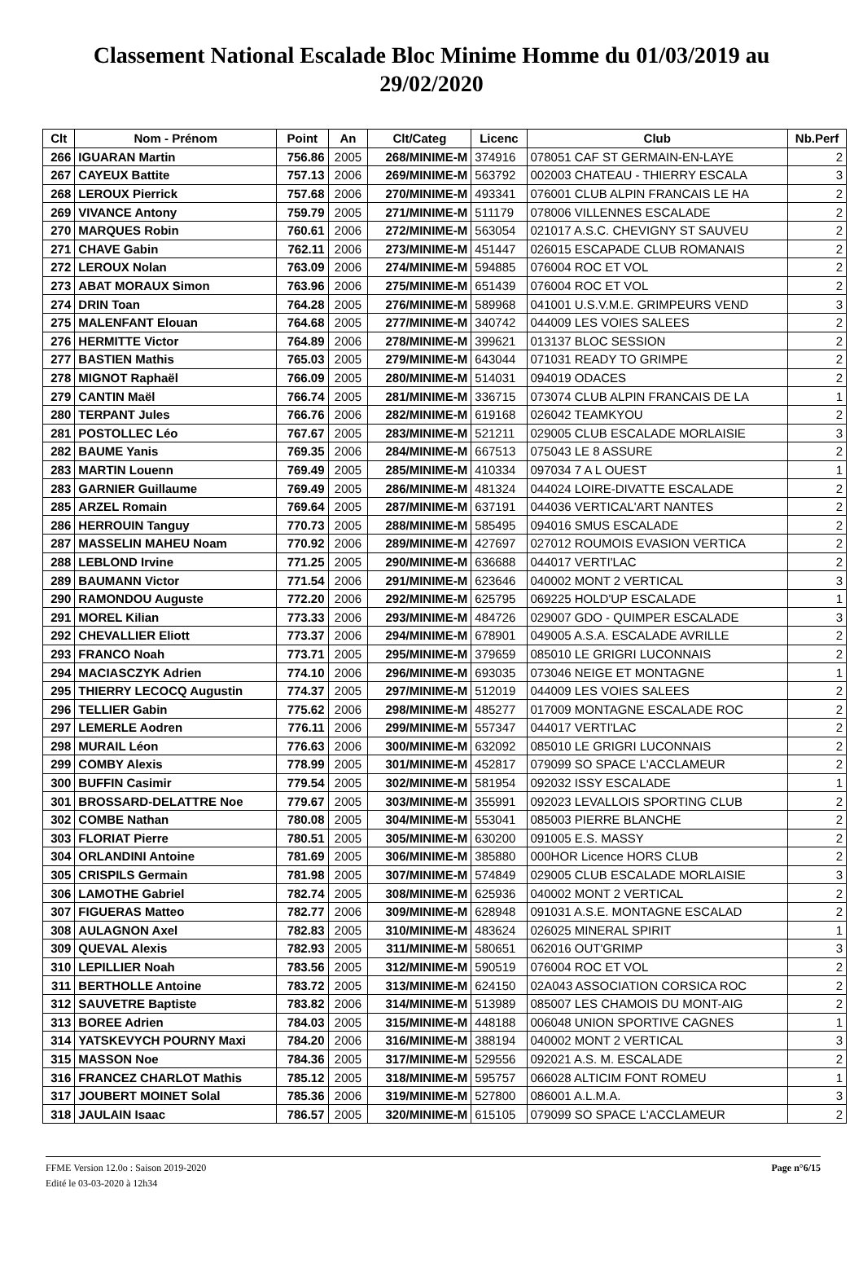Classement National Escalade Bloc Minime Homme du 01/03/2019 au 29/02/2020
| Clt | Nom - Prénom | Point | An | Clt/Categ | Licenc | Club | Nb.Perf |
| --- | --- | --- | --- | --- | --- | --- | --- |
| 266 | IGUARAN Martin | 756.86 | 2005 | 268/MINIME-M | 374916 | 078051 CAF ST GERMAIN-EN-LAYE | 2 |
| 267 | CAYEUX Battite | 757.13 | 2006 | 269/MINIME-M | 563792 | 002003 CHATEAU - THIERRY ESCALA | 3 |
| 268 | LEROUX Pierrick | 757.68 | 2006 | 270/MINIME-M | 493341 | 076001 CLUB ALPIN FRANCAIS LE HA | 2 |
| 269 | VIVANCE Antony | 759.79 | 2005 | 271/MINIME-M | 511179 | 078006 VILLENNES ESCALADE | 2 |
| 270 | MARQUES Robin | 760.61 | 2006 | 272/MINIME-M | 563054 | 021017 A.S.C. CHEVIGNY ST SAUVEU | 2 |
| 271 | CHAVE Gabin | 762.11 | 2006 | 273/MINIME-M | 451447 | 026015 ESCAPADE CLUB ROMANAIS | 2 |
| 272 | LEROUX Nolan | 763.09 | 2006 | 274/MINIME-M | 594885 | 076004 ROC ET VOL | 2 |
| 273 | ABAT MORAUX Simon | 763.96 | 2006 | 275/MINIME-M | 651439 | 076004 ROC ET VOL | 2 |
| 274 | DRIN Toan | 764.28 | 2005 | 276/MINIME-M | 589968 | 041001 U.S.V.M.E. GRIMPEURS VEND | 3 |
| 275 | MALENFANT Elouan | 764.68 | 2005 | 277/MINIME-M | 340742 | 044009 LES VOIES SALEES | 2 |
| 276 | HERMITTE Victor | 764.89 | 2006 | 278/MINIME-M | 399621 | 013137 BLOC SESSION | 2 |
| 277 | BASTIEN Mathis | 765.03 | 2005 | 279/MINIME-M | 643044 | 071031 READY TO GRIMPE | 2 |
| 278 | MIGNOT Raphaël | 766.09 | 2005 | 280/MINIME-M | 514031 | 094019 ODACES | 2 |
| 279 | CANTIN Maël | 766.74 | 2005 | 281/MINIME-M | 336715 | 073074 CLUB ALPIN FRANCAIS DE LA | 1 |
| 280 | TERPANT Jules | 766.76 | 2006 | 282/MINIME-M | 619168 | 026042 TEAMKYOU | 2 |
| 281 | POSTOLLEC Léo | 767.67 | 2005 | 283/MINIME-M | 521211 | 029005 CLUB ESCALADE MORLAISIE | 3 |
| 282 | BAUME Yanis | 769.35 | 2006 | 284/MINIME-M | 667513 | 075043 LE 8 ASSURE | 2 |
| 283 | MARTIN Louenn | 769.49 | 2005 | 285/MINIME-M | 410334 | 097034 7 A L OUEST | 1 |
| 283 | GARNIER Guillaume | 769.49 | 2005 | 286/MINIME-M | 481324 | 044024 LOIRE-DIVATTE ESCALADE | 2 |
| 285 | ARZEL Romain | 769.64 | 2005 | 287/MINIME-M | 637191 | 044036 VERTICAL'ART NANTES | 2 |
| 286 | HERROUIN Tanguy | 770.73 | 2005 | 288/MINIME-M | 585495 | 094016 SMUS ESCALADE | 2 |
| 287 | MASSELIN MAHEU Noam | 770.92 | 2006 | 289/MINIME-M | 427697 | 027012 ROUMOIS EVASION VERTICA | 2 |
| 288 | LEBLOND Irvine | 771.25 | 2005 | 290/MINIME-M | 636688 | 044017 VERTI'LAC | 2 |
| 289 | BAUMANN Victor | 771.54 | 2006 | 291/MINIME-M | 623646 | 040002 MONT 2 VERTICAL | 3 |
| 290 | RAMONDOU Auguste | 772.20 | 2006 | 292/MINIME-M | 625795 | 069225 HOLD'UP ESCALADE | 1 |
| 291 | MOREL Kilian | 773.33 | 2006 | 293/MINIME-M | 484726 | 029007 GDO - QUIMPER ESCALADE | 3 |
| 292 | CHEVALLIER Eliott | 773.37 | 2006 | 294/MINIME-M | 678901 | 049005 A.S.A. ESCALADE AVRILLE | 2 |
| 293 | FRANCO Noah | 773.71 | 2005 | 295/MINIME-M | 379659 | 085010 LE GRIGRI LUCONNAIS | 2 |
| 294 | MACIASCZYK Adrien | 774.10 | 2006 | 296/MINIME-M | 693035 | 073046 NEIGE ET MONTAGNE | 1 |
| 295 | THIERRY LECOCQ Augustin | 774.37 | 2005 | 297/MINIME-M | 512019 | 044009 LES VOIES SALEES | 2 |
| 296 | TELLIER Gabin | 775.62 | 2006 | 298/MINIME-M | 485277 | 017009 MONTAGNE ESCALADE ROC | 2 |
| 297 | LEMERLE Aodren | 776.11 | 2006 | 299/MINIME-M | 557347 | 044017 VERTI'LAC | 2 |
| 298 | MURAIL Léon | 776.63 | 2006 | 300/MINIME-M | 632092 | 085010 LE GRIGRI LUCONNAIS | 2 |
| 299 | COMBY Alexis | 778.99 | 2005 | 301/MINIME-M | 452817 | 079099 SO SPACE L'ACCLAMEUR | 2 |
| 300 | BUFFIN Casimir | 779.54 | 2005 | 302/MINIME-M | 581954 | 092032 ISSY ESCALADE | 1 |
| 301 | BROSSARD-DELATTRE Noe | 779.67 | 2005 | 303/MINIME-M | 355991 | 092023 LEVALLOIS SPORTING CLUB | 2 |
| 302 | COMBE Nathan | 780.08 | 2005 | 304/MINIME-M | 553041 | 085003 PIERRE BLANCHE | 2 |
| 303 | FLORIAT Pierre | 780.51 | 2005 | 305/MINIME-M | 630200 | 091005 E.S. MASSY | 2 |
| 304 | ORLANDINI Antoine | 781.69 | 2005 | 306/MINIME-M | 385880 | 000HOR Licence HORS CLUB | 2 |
| 305 | CRISPILS Germain | 781.98 | 2005 | 307/MINIME-M | 574849 | 029005 CLUB ESCALADE MORLAISIE | 3 |
| 306 | LAMOTHE Gabriel | 782.74 | 2005 | 308/MINIME-M | 625936 | 040002 MONT 2 VERTICAL | 2 |
| 307 | FIGUERAS Matteo | 782.77 | 2006 | 309/MINIME-M | 628948 | 091031 A.S.E. MONTAGNE ESCALAD | 2 |
| 308 | AULAGNON Axel | 782.83 | 2005 | 310/MINIME-M | 483624 | 026025 MINERAL SPIRIT | 1 |
| 309 | QUEVAL Alexis | 782.93 | 2005 | 311/MINIME-M | 580651 | 062016 OUT'GRIMP | 3 |
| 310 | LEPILLIER Noah | 783.56 | 2005 | 312/MINIME-M | 590519 | 076004 ROC ET VOL | 2 |
| 311 | BERTHOLLE Antoine | 783.72 | 2005 | 313/MINIME-M | 624150 | 02A043 ASSOCIATION CORSICA ROC | 2 |
| 312 | SAUVETRE Baptiste | 783.82 | 2006 | 314/MINIME-M | 513989 | 085007 LES CHAMOIS DU MONT-AIG | 2 |
| 313 | BOREE Adrien | 784.03 | 2005 | 315/MINIME-M | 448188 | 006048 UNION SPORTIVE CAGNES | 1 |
| 314 | YATSKEVYCH POURNY Maxi | 784.20 | 2006 | 316/MINIME-M | 388194 | 040002 MONT 2 VERTICAL | 3 |
| 315 | MASSON Noe | 784.36 | 2005 | 317/MINIME-M | 529556 | 092021 A.S. M. ESCALADE | 2 |
| 316 | FRANCEZ CHARLOT Mathis | 785.12 | 2005 | 318/MINIME-M | 595757 | 066028 ALTICIM FONT ROMEU | 1 |
| 317 | JOUBERT MOINET Solal | 785.36 | 2006 | 319/MINIME-M | 527800 | 086001 A.L.M.A. | 3 |
| 318 | JAULAIN Isaac | 786.57 | 2005 | 320/MINIME-M | 615105 | 079099 SO SPACE L'ACCLAMEUR | 2 |
FFME Version 12.0o : Saison 2019-2020
Edité le 03-03-2020 à 12h34
Page n°6/15